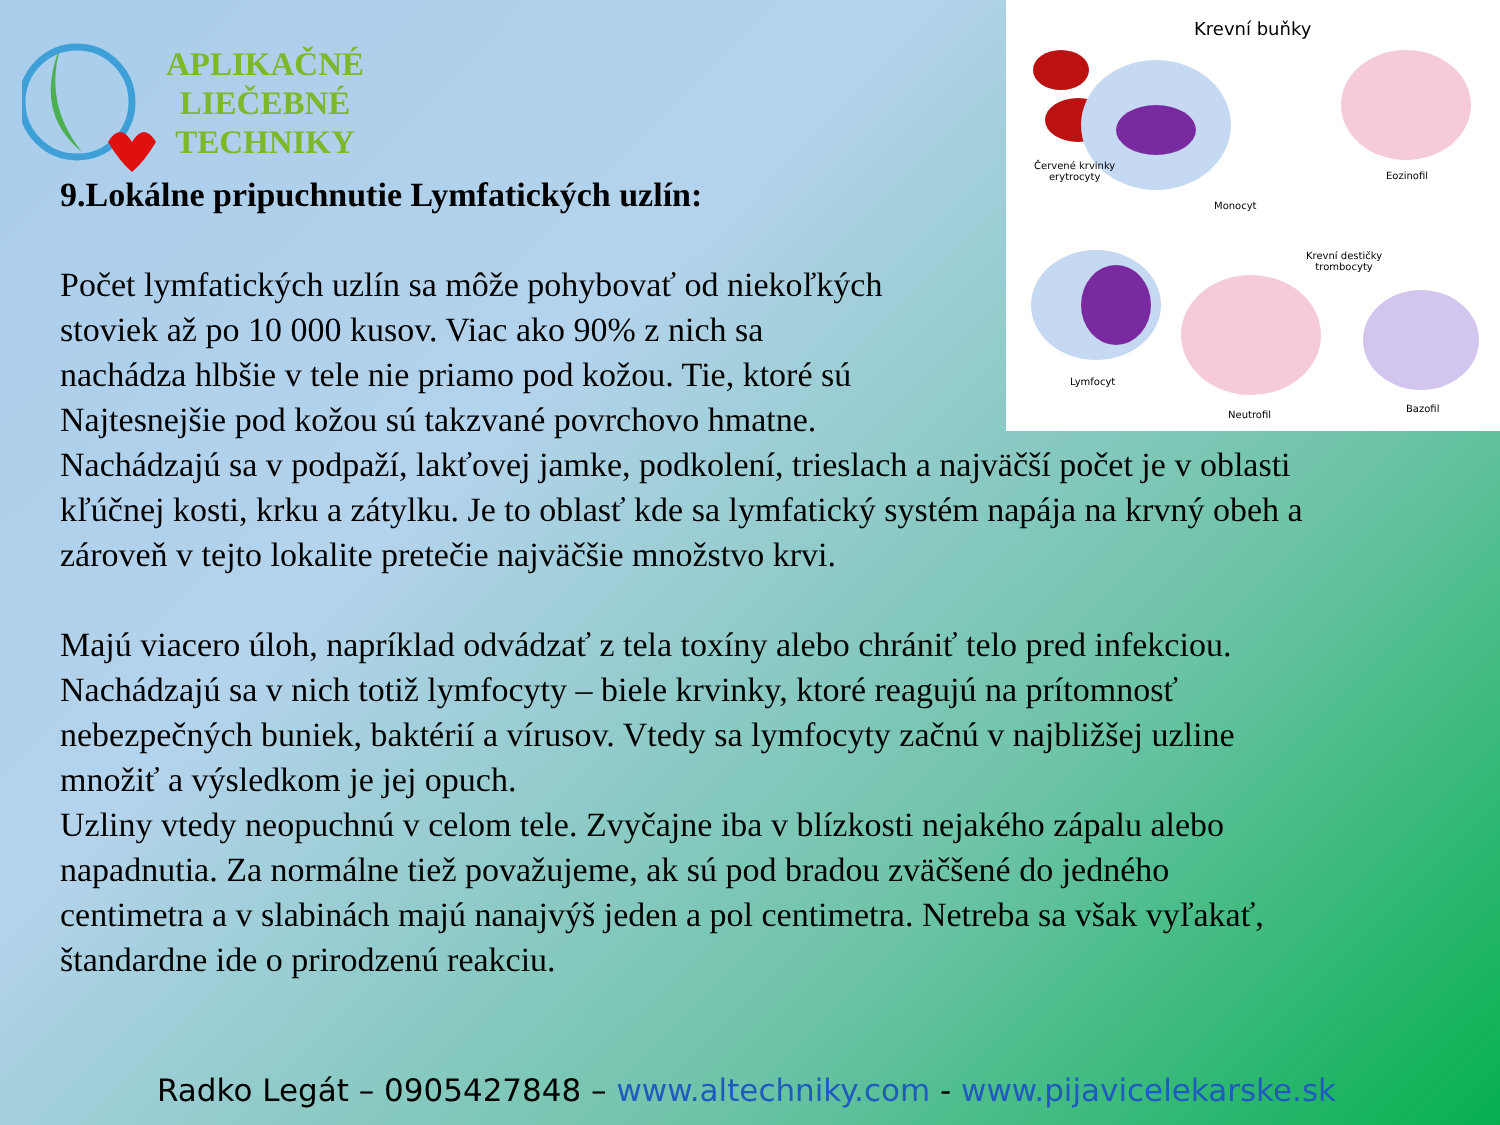APLIKAČNÉ
LIEČEBNÉ
TECHNIKY
Krevní buňky
Červené krvinky
erytrocyty
Monocyt
Eozinofil
Krevní destičky
trombocyty
Lymfocyt
Neutrofil
Bazofil
9.Lokálne pripuchnutie Lymfatických uzlín:
Počet lymfatických uzlín sa môže pohybovať od niekoľkých
stoviek až po 10 000 kusov. Viac ako 90% z nich sa
nachádza hlbšie v tele nie priamo pod kožou. Tie, ktoré sú
Najtesnejšie pod kožou sú takzvané povrchovo hmatne.
Nachádzajú sa v podpaží, lakťovej jamke, podkolení, trieslach a najväčší počet je v oblasti kľúčnej kosti, krku a zátylku. Je to oblasť kde sa lymfatický systém napája na krvný obeh a zároveň v tejto lokalite pretečie najväčšie množstvo krvi.
Majú viacero úloh, napríklad odvádzať z tela toxíny alebo chrániť telo pred infekciou. Nachádzajú sa v nich totiž lymfocyty – biele krvinky, ktoré reagujú na prítomnosť nebezpečných buniek, baktérií a vírusov. Vtedy sa lymfocyty začnú v najbližšej uzline množiť a výsledkom je jej opuch.
Uzliny vtedy neopuchnú v celom tele. Zvyčajne iba v blízkosti nejakého zápalu alebo napadnutia. Za normálne tiež považujeme, ak sú pod bradou zväčšené do jedného centimetra a v slabinách majú nanajvýš jeden a pol centimetra. Netreba sa však vyľakať, štandardne ide o prirodzenú reakciu.
Radko Legát – 0905427848 – www.altechniky.com - www.pijavicelekarske.sk